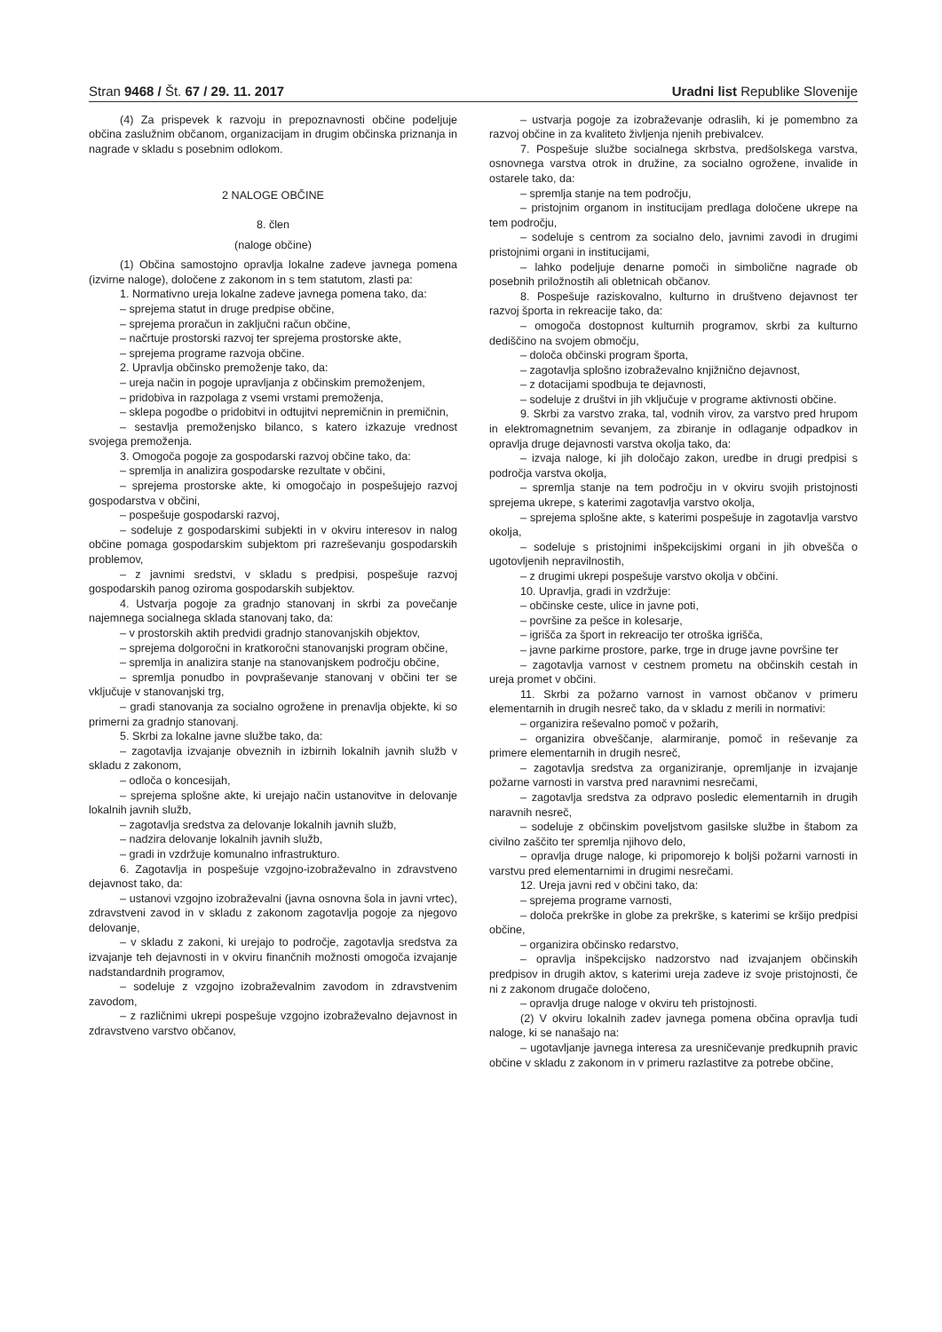Stran 9468 / Št. 67 / 29. 11. 2017
Uradni list Republike Slovenije
(4) Za prispevek k razvoju in prepoznavnosti občine podeljuje občina zaslužnim občanom, organizacijam in drugim občinska priznanja in nagrade v skladu s posebnim odlokom.
2 NALOGE OBČINE
8. člen
(naloge občine)
(1) Občina samostojno opravlja lokalne zadeve javnega pomena (izvirne naloge), določene z zakonom in s tem statutom, zlasti pa:
1. Normativno ureja lokalne zadeve javnega pomena tako, da:
– sprejema statut in druge predpise občine,
– sprejema proračun in zaključni račun občine,
– načrtuje prostorski razvoj ter sprejema prostorske akte,
– sprejema programe razvoja občine.
2. Upravlja občinsko premoženje tako, da:
– ureja način in pogoje upravljanja z občinskim premoženjem,
– pridobiva in razpolaga z vsemi vrstami premoženja,
– sklepa pogodbe o pridobitvi in odtujitvi nepremičnin in premičnin,
– sestavlja premoženjsko bilanco, s katero izkazuje vrednost svojega premoženja.
3. Omogoča pogoje za gospodarski razvoj občine tako, da:
– spremlja in analizira gospodarske rezultate v občini,
– sprejema prostorske akte, ki omogočajo in pospešujejo razvoj gospodarstva v občini,
– pospešuje gospodarski razvoj,
– sodeluje z gospodarskimi subjekti in v okviru interesov in nalog občine pomaga gospodarskim subjektom pri razreševanju gospodarskih problemov,
– z javnimi sredstvi, v skladu s predpisi, pospešuje razvoj gospodarskih panog oziroma gospodarskih subjektov.
4. Ustvarja pogoje za gradnjo stanovanj in skrbi za povečanje najemnega socialnega sklada stanovanj tako, da:
– v prostorskih aktih predvidi gradnjo stanovanjskih objektov,
– sprejema dolgoročni in kratkoročni stanovanjski program občine,
– spremlja in analizira stanje na stanovanjskem področju občine,
– spremlja ponudbo in povpraševanje stanovanj v občini ter se vključuje v stanovanjski trg,
– gradi stanovanja za socialno ogrožene in prenavlja objekte, ki so primerni za gradnjo stanovanj.
5. Skrbi za lokalne javne službe tako, da:
– zagotavlja izvajanje obveznih in izbirnih lokalnih javnih služb v skladu z zakonom,
– odloča o koncesijah,
– sprejema splošne akte, ki urejajo način ustanovitve in delovanje lokalnih javnih služb,
– zagotavlja sredstva za delovanje lokalnih javnih služb,
– nadzira delovanje lokalnih javnih služb,
– gradi in vzdržuje komunalno infrastrukturo.
6. Zagotavlja in pospešuje vzgojno-izobraževalno in zdravstveno dejavnost tako, da:
– ustanovi vzgojno izobraževalni (javna osnovna šola in javni vrtec), zdravstveni zavod in v skladu z zakonom zagotavlja pogoje za njegovo delovanje,
– v skladu z zakoni, ki urejajo to področje, zagotavlja sredstva za izvajanje teh dejavnosti in v okviru finančnih možnosti omogoča izvajanje nadstandardnih programov,
– sodeluje z vzgojno izobraževalnim zavodom in zdravstvenim zavodom,
– z različnimi ukrepi pospešuje vzgojno izobraževalno dejavnost in zdravstveno varstvo občanov,
– ustvarja pogoje za izobraževanje odraslih, ki je pomembno za razvoj občine in za kvaliteto življenja njenih prebivalcev.
7. Pospešuje službe socialnega skrbstva, predšolskega varstva, osnovnega varstva otrok in družine, za socialno ogrožene, invalide in ostarele tako, da:
– spremlja stanje na tem področju,
– pristojnim organom in institucijam predlaga določene ukrepe na tem področju,
– sodeluje s centrom za socialno delo, javnimi zavodi in drugimi pristojnimi organi in institucijami,
– lahko podeljuje denarne pomoči in simbolične nagrade ob posebnih priložnostih ali obletnicah občanov.
8. Pospešuje raziskovalno, kulturno in društveno dejavnost ter razvoj športa in rekreacije tako, da:
– omogoča dostopnost kulturnih programov, skrbi za kulturno dediščino na svojem območju,
– določa občinski program športa,
– zagotavlja splošno izobraževalno knjižnično dejavnost,
– z dotacijami spodbuja te dejavnosti,
– sodeluje z društvi in jih vključuje v programe aktivnosti občine.
9. Skrbi za varstvo zraka, tal, vodnih virov, za varstvo pred hrupom in elektromagnetnim sevanjem, za zbiranje in odlaganje odpadkov in opravlja druge dejavnosti varstva okolja tako, da:
– izvaja naloge, ki jih določajo zakon, uredbe in drugi predpisi s področja varstva okolja,
– spremlja stanje na tem področju in v okviru svojih pristojnosti sprejema ukrepe, s katerimi zagotavlja varstvo okolja,
– sprejema splošne akte, s katerimi pospešuje in zagotavlja varstvo okolja,
– sodeluje s pristojnimi inšpekcijskimi organi in jih obvešča o ugotovljenih nepravilnostih,
– z drugimi ukrepi pospešuje varstvo okolja v občini.
10. Upravlja, gradi in vzdržuje:
– občinske ceste, ulice in javne poti,
– površine za pešce in kolesarje,
– igrišča za šport in rekreacijo ter otroška igrišča,
– javne parkirne prostore, parke, trge in druge javne površine ter
– zagotavlja varnost v cestnem prometu na občinskih cestah in ureja promet v občini.
11. Skrbi za požarno varnost in varnost občanov v primeru elementarnih in drugih nesreč tako, da v skladu z merili in normativi:
– organizira reševalno pomoč v požarih,
– organizira obveščanje, alarmiranje, pomoč in reševanje za primere elementarnih in drugih nesreč,
– zagotavlja sredstva za organiziranje, opremljanje in izvajanje požarne varnosti in varstva pred naravnimi nesrečami,
– zagotavlja sredstva za odpravo posledic elementarnih in drugih naravnih nesreč,
– sodeluje z občinskim poveljstvom gasilske službe in štabom za civilno zaščito ter spremlja njihovo delo,
– opravlja druge naloge, ki pripomorejo k boljši požarni varnosti in varstvu pred elementarnimi in drugimi nesrečami.
12. Ureja javni red v občini tako, da:
– sprejema programe varnosti,
– določa prekrške in globe za prekrške, s katerimi se kršijo predpisi občine,
– organizira občinsko redarstvo,
– opravlja inšpekcijsko nadzorstvo nad izvajanjem občinskih predpisov in drugih aktov, s katerimi ureja zadeve iz svoje pristojnosti, če ni z zakonom drugače določeno,
– opravlja druge naloge v okviru teh pristojnosti.
(2) V okviru lokalnih zadev javnega pomena občina opravlja tudi naloge, ki se nanašajo na:
– ugotavljanje javnega interesa za uresničevanje predkupnih pravic občine v skladu z zakonom in v primeru razlastitve za potrebe občine,